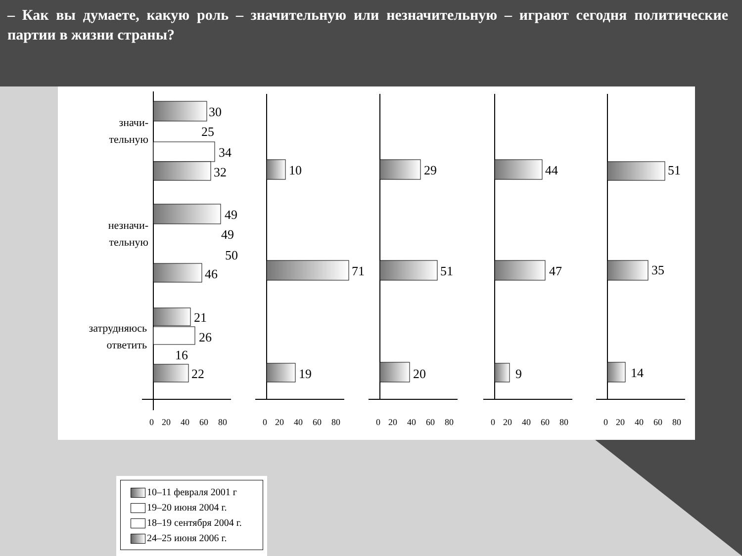– Как вы думаете, какую роль – значительную или незначительную – играют сегодня политические партии в жизни страны?
значи-
тельную
незначи-
тельную
затрудняюсь
ответить
30
25
34
32
49
49
50
46
21
26
16
22
0
20
40
60
80
10
71
19
29
51
20
44
47
9
51
35
14
10–11 февраля 2001 г
19–20 июня 2004 г.
18–19 сентября 2004 г.
24–25 июня 2006 г.